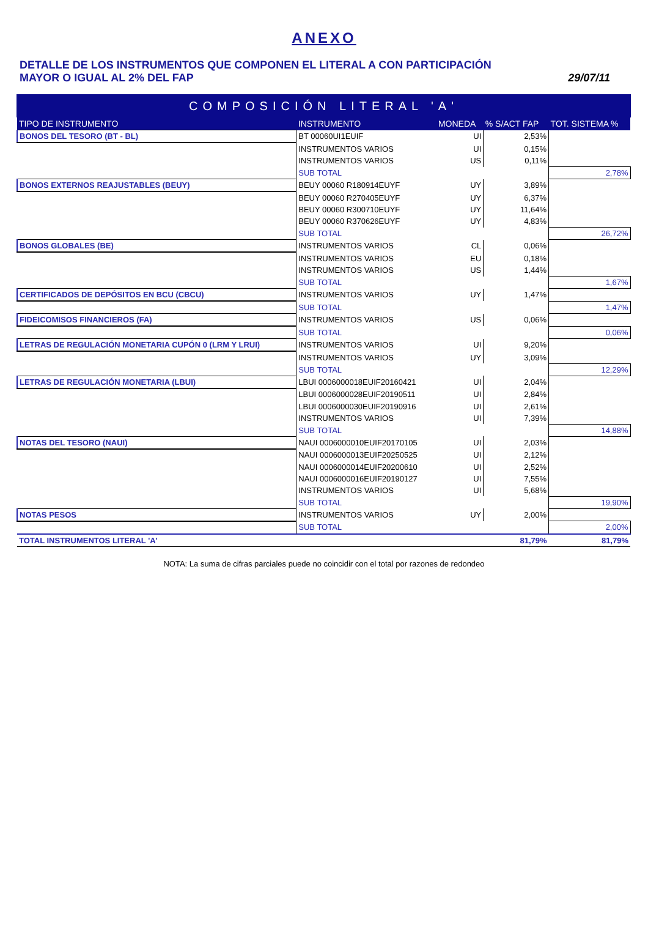ANEXO
DETALLE DE LOS INSTRUMENTOS QUE COMPONEN EL LITERAL A CON PARTICIPACIÓN
MAYOR O IGUAL AL 2% DEL FAP
29/07/11
| COMPOSICIÓN LITERAL 'A' | | | | |
| TIPO DE INSTRUMENTO | INSTRUMENTO | MONEDA | % S/ACT FAP | TOT. SISTEMA % |
| BONOS DEL TESORO (BT - BL) | BT 00060UI1EUIF | UI | 2,53% | |
| | INSTRUMENTOS VARIOS | UI | 0,15% | |
| | INSTRUMENTOS VARIOS | US | 0,11% | |
| | SUB TOTAL | | | 2,78% |
| BONOS EXTERNOS REAJUSTABLES (BEUY) | BEUY 00060 R180914EUYF | UY | 3,89% | |
| | BEUY 00060 R270405EUYF | UY | 6,37% | |
| | BEUY 00060 R300710EUYF | UY | 11,64% | |
| | BEUY 00060 R370626EUYF | UY | 4,83% | |
| | SUB TOTAL | | | 26,72% |
| BONOS GLOBALES (BE) | INSTRUMENTOS VARIOS | CL | 0,06% | |
| | INSTRUMENTOS VARIOS | EU | 0,18% | |
| | INSTRUMENTOS VARIOS | US | 1,44% | |
| | SUB TOTAL | | | 1,67% |
| CERTIFICADOS DE DEPÓSITOS EN BCU (CBCU) | INSTRUMENTOS VARIOS | UY | 1,47% | |
| | SUB TOTAL | | | 1,47% |
| FIDEICOMISOS FINANCIEROS (FA) | INSTRUMENTOS VARIOS | US | 0,06% | |
| | SUB TOTAL | | | 0,06% |
| LETRAS DE REGULACIÓN MONETARIA CUPÓN 0 (LRM Y LRUI) | INSTRUMENTOS VARIOS | UI | 9,20% | |
| | INSTRUMENTOS VARIOS | UY | 3,09% | |
| | SUB TOTAL | | | 12,29% |
| LETRAS DE REGULACIÓN MONETARIA (LBUI) | LBUI 0006000018EUIF20160421 | UI | 2,04% | |
| | LBUI 0006000028EUIF20190511 | UI | 2,84% | |
| | LBUI 0006000030EUIF20190916 | UI | 2,61% | |
| | INSTRUMENTOS VARIOS | UI | 7,39% | |
| | SUB TOTAL | | | 14,88% |
| NOTAS DEL TESORO (NAUI) | NAUI 0006000010EUIF20170105 | UI | 2,03% | |
| | NAUI 0006000013EUIF20250525 | UI | 2,12% | |
| | NAUI 0006000014EUIF20200610 | UI | 2,52% | |
| | NAUI 0006000016EUIF20190127 | UI | 7,55% | |
| | INSTRUMENTOS VARIOS | UI | 5,68% | |
| | SUB TOTAL | | | 19,90% |
| NOTAS PESOS | INSTRUMENTOS VARIOS | UY | 2,00% | |
| | SUB TOTAL | | | 2,00% |
| TOTAL INSTRUMENTOS LITERAL 'A' | | | 81,79% | 81,79% |
NOTA: La suma de cifras parciales puede no coincidir con el total por razones de redondeo